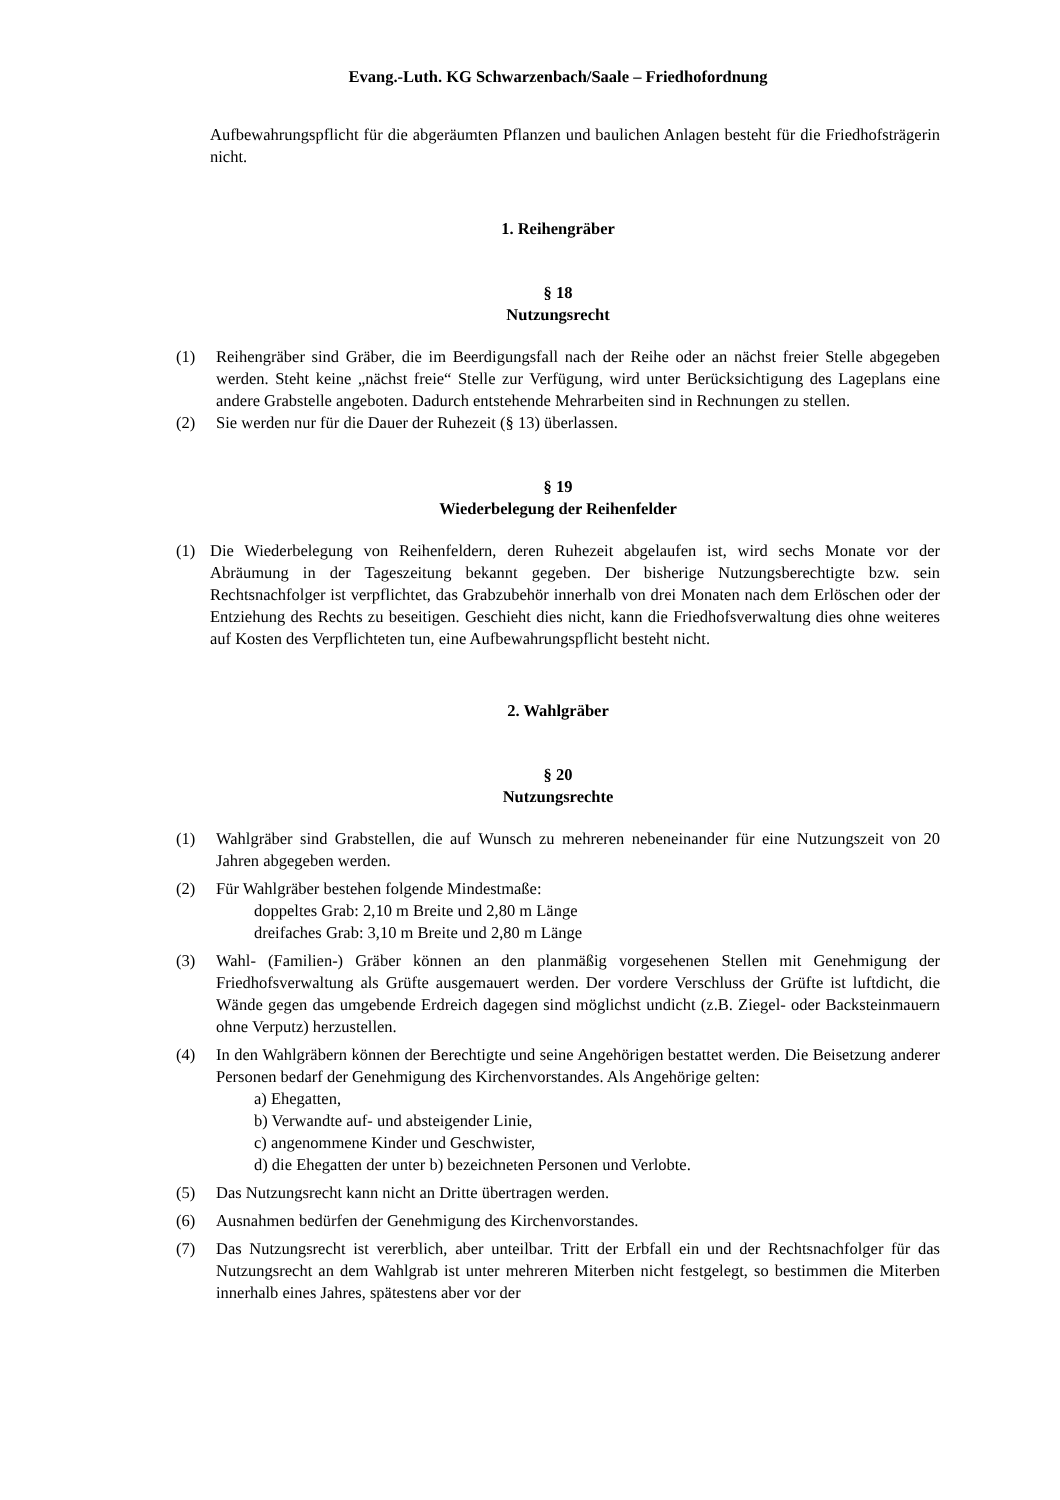Evang.-Luth. KG Schwarzenbach/Saale – Friedhofordnung
Aufbewahrungspflicht für die abgeräumten Pflanzen und baulichen Anlagen besteht für die Friedhofsträgerin nicht.
1. Reihengräber
§ 18
Nutzungsrecht
(1) Reihengräber sind Gräber, die im Beerdigungsfall nach der Reihe oder an nächst freier Stelle abgegeben werden. Steht keine „nächst freie“ Stelle zur Verfügung, wird unter Berücksichtigung des Lageplans eine andere Grabstelle angeboten. Dadurch entstehende Mehrarbeiten sind in Rechnungen zu stellen.
(2) Sie werden nur für die Dauer der Ruhezeit (§ 13) überlassen.
§ 19
Wiederbelegung der Reihenfelder
(1) Die Wiederbelegung von Reihenfeldern, deren Ruhezeit abgelaufen ist, wird sechs Monate vor der Abräumung in der Tageszeitung bekannt gegeben. Der bisherige Nutzungsberechtigte bzw. sein Rechtsnachfolger ist verpflichtet, das Grabzubehör innerhalb von drei Monaten nach dem Erlöschen oder der Entziehung des Rechts zu beseitigen. Geschieht dies nicht, kann die Friedhofsverwaltung dies ohne weiteres auf Kosten des Verpflichteten tun, eine Aufbewahrungspflicht besteht nicht.
2. Wahlgräber
§ 20
Nutzungsrechte
(1) Wahlgräber sind Grabstellen, die auf Wunsch zu mehreren nebeneinander für eine Nutzungszeit von 20 Jahren abgegeben werden.
(2) Für Wahlgräber bestehen folgende Mindestmaße:
doppeltes Grab: 2,10 m Breite und 2,80 m Länge
dreifaches Grab: 3,10 m Breite und 2,80 m Länge
(3) Wahl- (Familien-) Gräber können an den planmäßig vorgesehenen Stellen mit Genehmigung der Friedhofsverwaltung als Grüfte ausgemauert werden. Der vordere Verschluss der Grüfte ist luftdicht, die Wände gegen das umgebende Erdreich dagegen sind möglichst undicht (z.B. Ziegel- oder Backsteinmauern ohne Verputz) herzustellen.
(4) In den Wahlgräbern können der Berechtigte und seine Angehörigen bestattet werden. Die Beisetzung anderer Personen bedarf der Genehmigung des Kirchenvorstandes. Als Angehörige gelten:
a) Ehegatten,
b) Verwandte auf- und absteigender Linie,
c) angenommene Kinder und Geschwister,
d) die Ehegatten der unter b) bezeichneten Personen und Verlobte.
(5) Das Nutzungsrecht kann nicht an Dritte übertragen werden.
(6) Ausnahmen bedürfen der Genehmigung des Kirchenvorstandes.
(7) Das Nutzungsrecht ist vererblich, aber unteilbar. Tritt der Erbfall ein und der Rechtsnachfolger für das Nutzungsrecht an dem Wahlgrab ist unter mehreren Miterben nicht festgelegt, so bestimmen die Miterben innerhalb eines Jahres, spätestens aber vor der